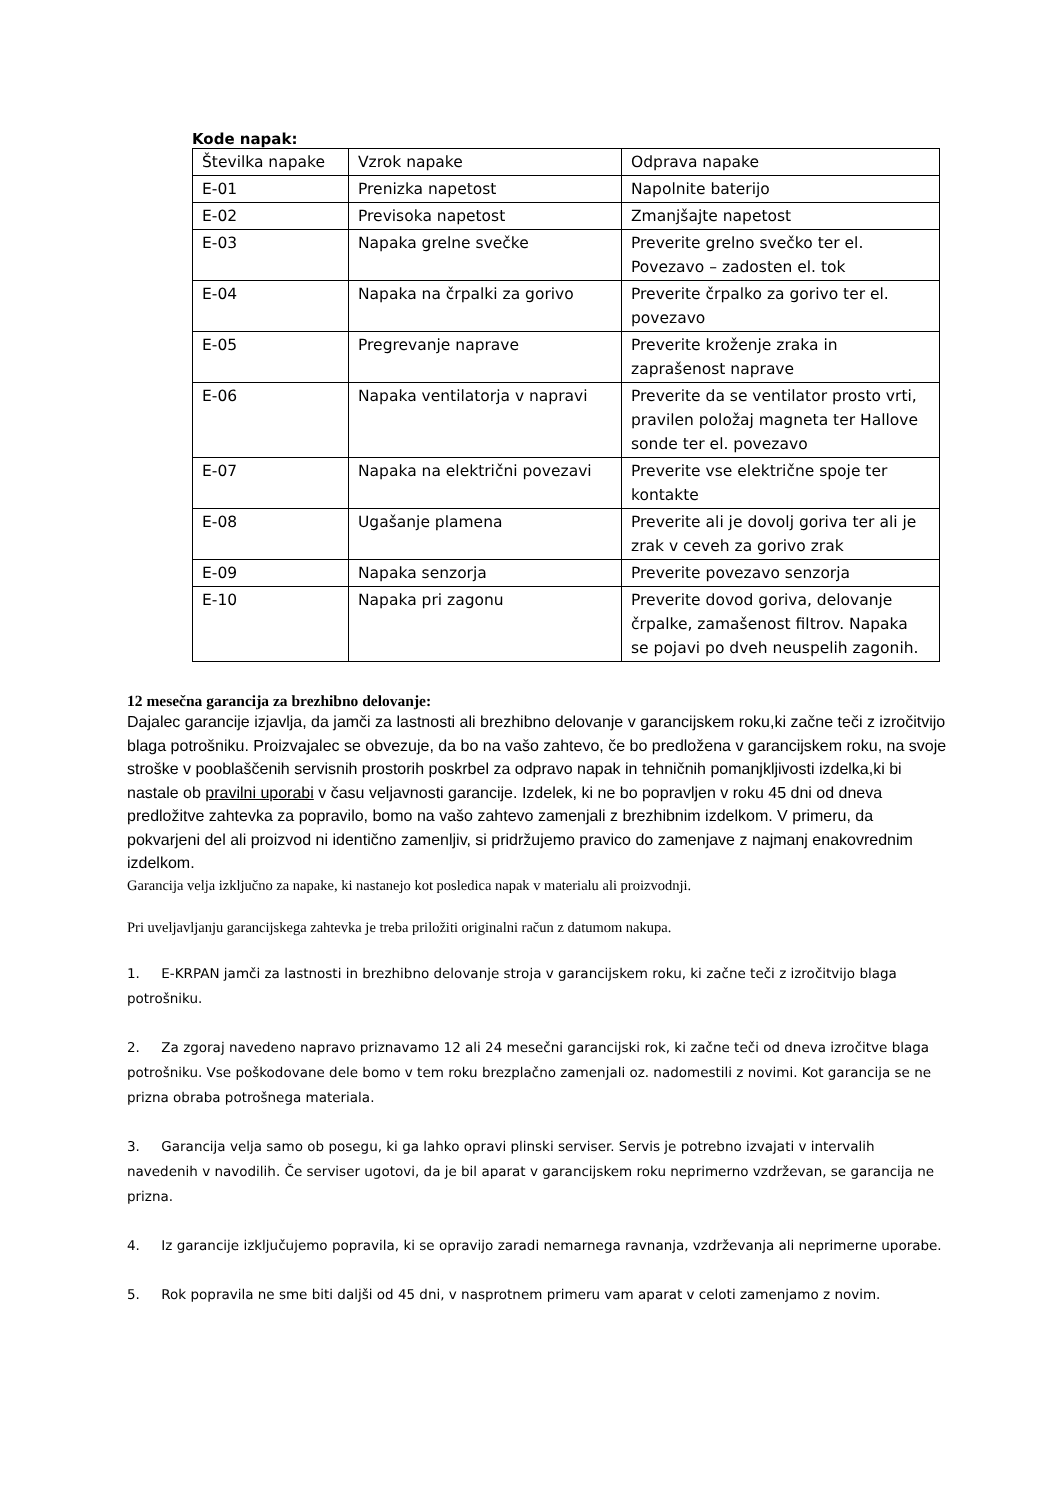Kode napak:
| Številka napake | Vzrok napake | Odprava napake |
| E-01 | Prenizka napetost | Napolnite baterijo |
| E-02 | Previsoka napetost | Zmanjšajte napetost |
| E-03 | Napaka grelne svečke | Preverite grelno svečko ter el. Povezavo – zadosten el. tok |
| E-04 | Napaka na črpalki za gorivo | Preverite črpalko za gorivo ter el. povezavo |
| E-05 | Pregrevanje naprave | Preverite kroženje zraka in zaprašenost naprave |
| E-06 | Napaka ventilatorja v napravi | Preverite da se ventilator prosto vrti, pravilen položaj magneta ter Hallove sonde ter el. povezavo |
| E-07 | Napaka na električni povezavi | Preverite vse električne spoje ter kontakte |
| E-08 | Ugašanje plamena | Preverite ali je dovolj goriva ter ali je zrak v ceveh za gorivo zrak |
| E-09 | Napaka senzorja | Preverite povezavo senzorja |
| E-10 | Napaka pri zagonu | Preverite dovod goriva, delovanje črpalke, zamašenost filtrov. Napaka se pojavi po dveh neuspelih zagonih. |
12 mesečna garancija za brezhibno delovanje:
Dajalec garancije izjavlja, da jamči za lastnosti ali brezhibno delovanje v garancijskem roku,ki začne teči z izročitvijo blaga potrošniku. Proizvajalec se obvezuje, da bo na vašo zahtevo, če bo predložena v garancijskem roku, na svoje stroške v pooblaščenih servisnih prostorih poskrbel za odpravo napak in tehničnih pomanjkljivosti izdelka,ki bi nastale ob pravilni uporabi v času veljavnosti garancije. Izdelek, ki ne bo popravljen v roku 45 dni od dneva predložitve zahtevka za popravilo, bomo na vašo zahtevo zamenjali z brezhibnim izdelkom. V primeru, da pokvarjeni del ali proizvod ni identično zamenljiv, si pridržujemo pravico do zamenjave z najmanj enakovrednim izdelkom.
Garancija velja izključno za napake, ki nastanejo kot posledica napak v materialu ali proizvodnji.
Pri uveljavljanju garancijskega zahtevka je treba priložiti originalni račun z datumom nakupa.
1. E-KRPAN jamči za lastnosti in brezhibno delovanje stroja v garancijskem roku, ki začne teči z izročitvijo blaga potrošniku.
2. Za zgoraj navedeno napravo priznavamo 12 ali 24 mesečni garancijski rok, ki začne teči od dneva izročitve blaga potrošniku. Vse poškodovane dele bomo v tem roku brezplačno zamenjali oz. nadomestili z novimi. Kot garancija se ne prizna obraba potrošnega materiala.
3. Garancija velja samo ob posegu, ki ga lahko opravi plinski serviser. Servis je potrebno izvajati v intervalih navedenih v navodilih. Če serviser ugotovi, da je bil aparat v garancijskem roku neprimerno vzdrževan, se garancija ne prizna.
4. Iz garancije izključujemo popravila, ki se opravijo zaradi nemarnega ravnanja, vzdrževanja ali neprimerne uporabe.
5. Rok popravila ne sme biti daljši od 45 dni, v nasprotnem primeru vam aparat v celoti zamenjamo z novim.